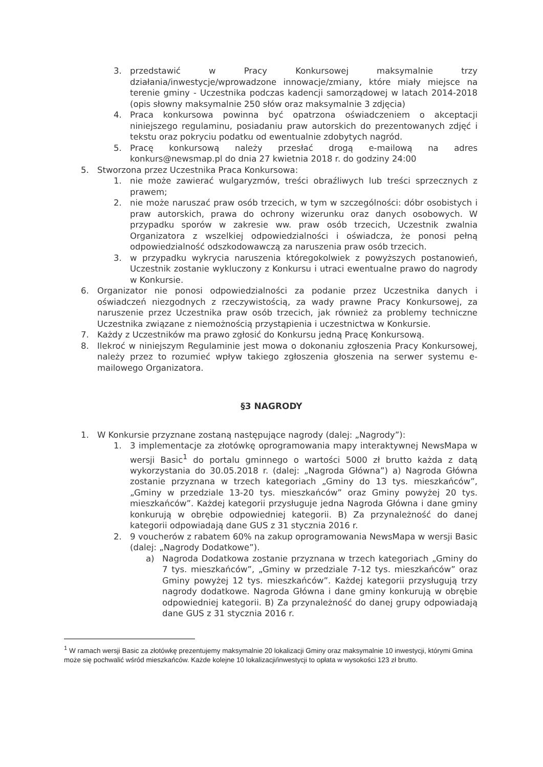3. przedstawić w Pracy Konkursowej maksymalnie trzy działania/inwestycje/wprowadzone innowacje/zmiany, które miały miejsce na terenie gminy - Uczestnika podczas kadencji samorządowej w latach 2014-2018 (opis słowny maksymalnie 250 słów oraz maksymalnie 3 zdjęcia)
4. Praca konkursowa powinna być opatrzona oświadczeniem o akceptacji niniejszego regulaminu, posiadaniu praw autorskich do prezentowanych zdjęć i tekstu oraz pokryciu podatku od ewentualnie zdobytych nagród.
5. Pracę konkursową należy przesłać drogą e-mailową na adres konkurs@newsmap.pl do dnia 27 kwietnia 2018 r. do godziny 24:00
5. Stworzona przez Uczestnika Praca Konkursowa:
1. nie może zawierać wulgaryzmów, treści obraźliwych lub treści sprzecznych z prawem;
2. nie może naruszać praw osób trzecich, w tym w szczególności: dóbr osobistych i praw autorskich, prawa do ochrony wizerunku oraz danych osobowych. W przypadku sporów w zakresie ww. praw osób trzecich, Uczestnik zwalnia Organizatora z wszelkiej odpowiedzialności i oświadcza, że ponosi pełną odpowiedzialność odszkodowawczą za naruszenia praw osób trzecich.
3. w przypadku wykrycia naruszenia któregokolwiek z powyższych postanowień, Uczestnik zostanie wykluczony z Konkursu i utraci ewentualne prawo do nagrody w Konkursie.
6. Organizator nie ponosi odpowiedzialności za podanie przez Uczestnika danych i oświadczeń niezgodnych z rzeczywistością, za wady prawne Pracy Konkursowej, za naruszenie przez Uczestnika praw osób trzecich, jak również za problemy techniczne Uczestnika związane z niemożnością przystąpienia i uczestnictwa w Konkursie.
7. Każdy z Uczestników ma prawo zgłosić do Konkursu jedną Pracę Konkursową.
8. Ilekroć w niniejszym Regulaminie jest mowa o dokonaniu zgłoszenia Pracy Konkursowej, należy przez to rozumieć wpływ takiego zgłoszenia głoszenia na serwer systemu e-mailowego Organizatora.
§3 NAGRODY
1. W Konkursie przyznane zostaną następujące nagrody (dalej: „Nagrody”):
1. 3 implementacje za złotówkę oprogramowania mapy interaktywnej NewsMapa w wersji Basic<sup>1</sup> do portalu gminnego o wartości 5000 zł brutto każda z datą wykorzystania do 30.05.2018 r. (dalej: „Nagroda Główna”) a) Nagroda Główna zostanie przyznana w trzech kategoriach „Gminy do 13 tys. mieszkańców”, „Gminy w przedziale 13-20 tys. mieszkańców” oraz Gminy powyżej 20 tys. mieszkańców”. Każdej kategorii przysługuje jedna Nagroda Główna i dane gminy konkurują w obrębie odpowiedniej kategorii. B) Za przynależność do danej kategorii odpowiadają dane GUS z 31 stycznia 2016 r.
2. 9 voucherów z rabatem 60% na zakup oprogramowania NewsMapa w wersji Basic (dalej: „Nagrody Dodatkowe”).
a) Nagroda Dodatkowa zostanie przyznana w trzech kategoriach „Gminy do 7 tys. mieszkańców”, „Gminy w przedziale 7-12 tys. mieszkańców” oraz Gminy powyżej 12 tys. mieszkańców”. Każdej kategorii przysługują trzy nagrody dodatkowe. Nagroda Główna i dane gminy konkurują w obrębie odpowiedniej kategorii. B) Za przynależność do danej grupy odpowiadają dane GUS z 31 stycznia 2016 r.
<sup>1</sup> W ramach wersji Basic za złotówkę prezentujemy maksymalnie 20 lokalizacji Gminy oraz maksymalnie 10 inwestycji, którymi Gmina może się pochwalić wśród mieszkańców. Każde kolejne 10 lokalizacji/inwestycji to opłata w wysokości 123 zł brutto.